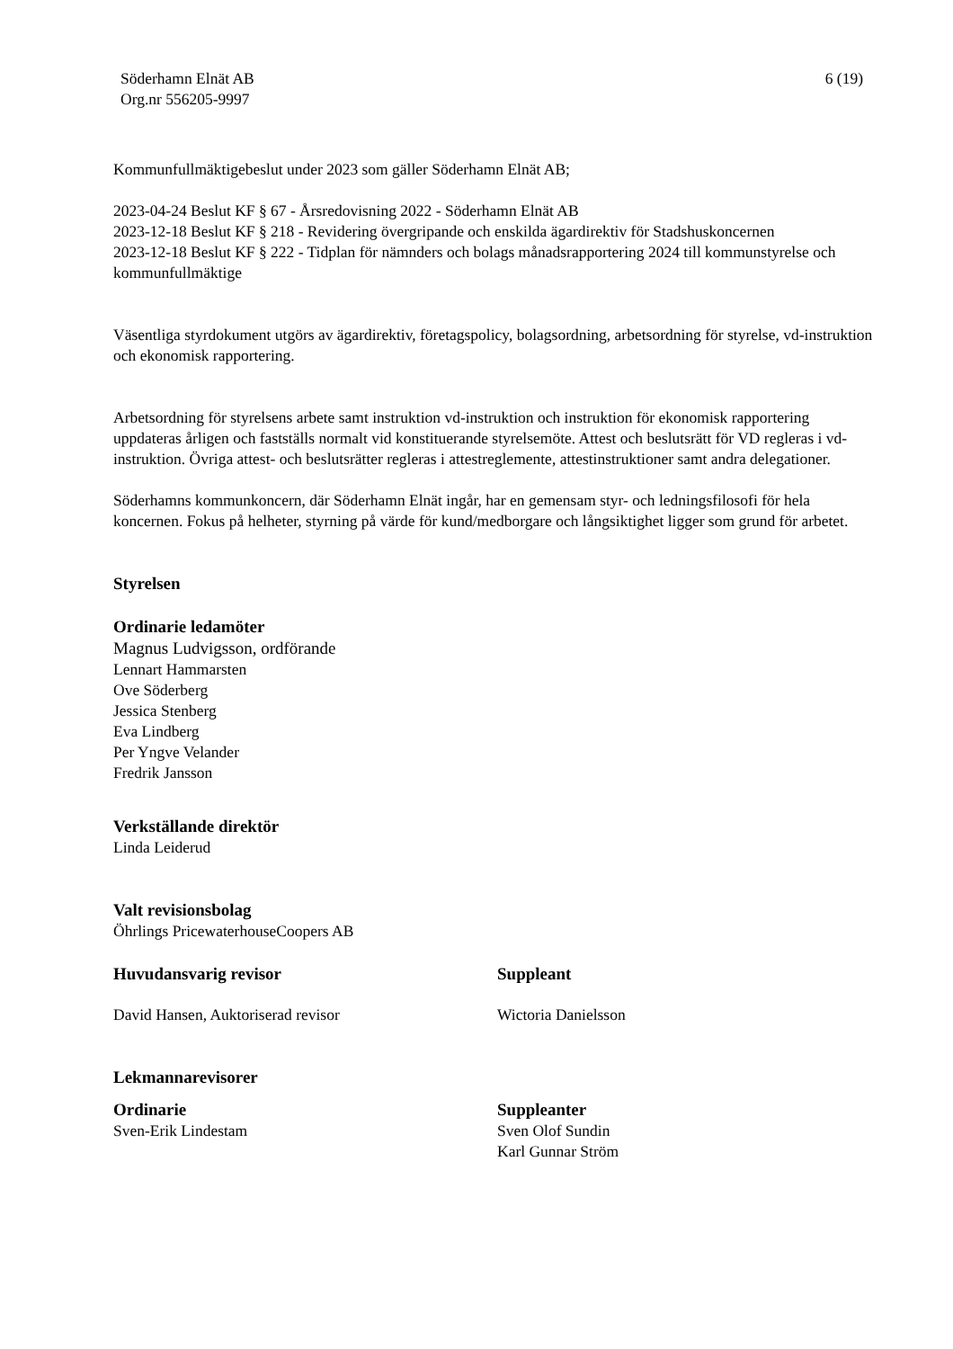Söderhamn Elnät AB
Org.nr 556205-9997
6 (19)
Kommunfullmäktigebeslut under 2023 som gäller Söderhamn Elnät AB;
2023-04-24 Beslut KF § 67 - Årsredovisning 2022 - Söderhamn Elnät AB
2023-12-18 Beslut KF § 218 - Revidering övergripande och enskilda ägardirektiv för Stadshuskoncernen
2023-12-18 Beslut KF § 222 - Tidplan för nämnders och bolags månadsrapportering 2024 till kommunstyrelse och kommunfullmäktige
Väsentliga styrdokument utgörs av ägardirektiv, företagspolicy, bolagsordning, arbetsordning för styrelse, vd-instruktion och ekonomisk rapportering.
Arbetsordning för styrelsens arbete samt instruktion vd-instruktion och instruktion för ekonomisk rapportering uppdateras årligen och fastställs normalt vid konstituerande styrelsemöte. Attest och beslutsrätt för VD regleras i vd-instruktion. Övriga attest- och beslutsrätter regleras i attestreglemente, attestinstruktioner samt andra delegationer.
Söderhamns kommunkoncern, där Söderhamn Elnät ingår, har en gemensam styr- och ledningsfilosofi för hela koncernen. Fokus på helheter, styrning på värde för kund/medborgare och långsiktighet ligger som grund för arbetet.
Styrelsen
Ordinarie ledamöter
Magnus Ludvigsson, ordförande
Lennart Hammarsten
Ove Söderberg
Jessica Stenberg
Eva Lindberg
Per Yngve Velander
Fredrik Jansson
Verkställande direktör
Linda Leiderud
Valt revisionsbolag
Öhrlings PricewaterhouseCoopers AB
Huvudansvarig revisor
David Hansen, Auktoriserad revisor
Suppleant
Wictoria Danielsson
Lekmannarevisorer
Ordinarie
Sven-Erik Lindestam
Suppleanter
Sven Olof Sundin
Karl Gunnar Ström